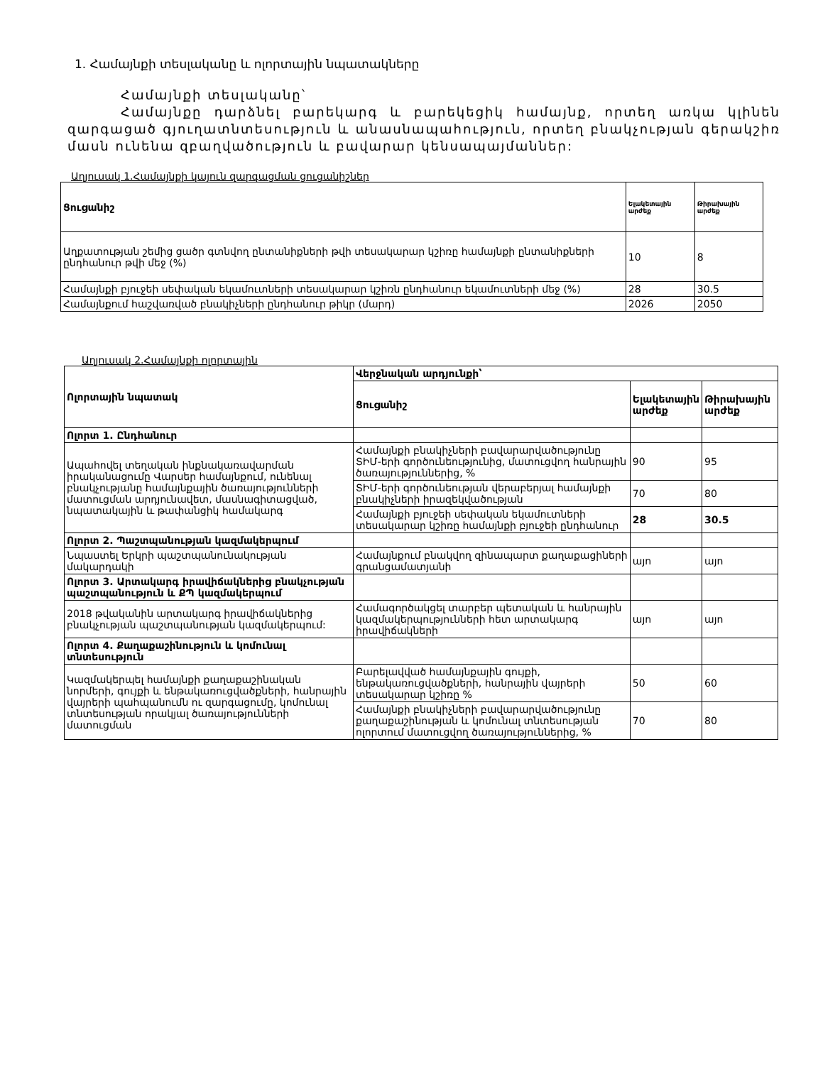1. Համայնքի տեսլականը և ոլորտային նպատակները
Համայնքի տեսլականը՝
Համայնքը դարձնել բարեկարգ և բարեկեցիկ համայնք, որտեղ առկա կլինեն զարգացած գյուղատնտեսություն և անասնապահություն, որտեղ բնակչության գերակշիռ մասն ունենա զբաղվածություն և բավարար կենսապայմաններ:
Աղյուսակ 1.Համայնքի կայուն զարգացման ցուցանիշներ
| Ցուցանիշ | Ելակետային արժեք | Թիրախային արժեք |
| --- | --- | --- |
| Աղքատության շեմից ցածր գտնվող ընտանիքների թվի տեսակարար կշիռը համայնքի ընտանիքների ընդհանուր թվի մեջ (%) | 10 | 8 |
| Համայնքի բյուջեի սեփական եկամուտների տեսակարար կշիռն ընդհանուր եկամուտների մեջ (%) | 28 | 30.5 |
| Համայնքում հաշվառված բնակիչների ընդհանուր թիկր (մարդ) | 2026 | 2050 |
Աղյուսակ 2.Համայնքի ոլորտային
| Ոլորտային նպատակ | Վերջնական արդյունքի՝ | | |
| --- | --- | --- | --- |
| | Ցուցանիշ | Ելակետային արժեք | Թիրախային արժեք |
| Ոլորտ 1. Ընդհանուր | | | |
| Ապահովել տեղական ինքնակառավարման իրականացումը Վարսեր համայնքում, ունենալ բնակչությանը համայնքային ծառայությունների մատուցման արդյունավետ, մասնագիտացված, նպատակային և թափանցիկ համակարգ | Համայնքի բնակիչների բավարարվածությունը ՏԻՄ-երի գործունեությունից, մատուցվող հանրային ծառայություններից, % | 90 | 95 |
| | ՏԻՄ-երի գործունեության վերաբերյալ համայնքի բնակիչների իրազեկվածության | 70 | 80 |
| | Համայնքի բյուջեի սեփական եկամուտների տեսակարար կշիռը համայնքի բյուջեի ընդհանուր | 28 | 30.5 |
| Ոլորտ 2. Պաշտպանության կազմակերպում | | | |
| Նպաստել Երկրի պաշտպանունակության մակարդակի | Համայնքում բնակվող զինապարտ քաղաքացիների գրանցամատյանի | այո | այո |
| Ոլորտ 3. Արտակարգ իրավիճակներից բնակչության պաշտպանություն և ՔՊ կազմակերպում | | | |
| 2018 թվականին արտակարգ իրավիճակներից բնակչության պաշտպանության կազմակերպում: | Համագործակցել տարբեր պետական և հանրային կազմակերպությունների հետ արտակարգ իրավիճակների | այո | այո |
| Ոլորտ 4. Քաղաքաշինություն և կոմունալ տնտեսություն | | | |
| Կազմակերպել համայնքի քաղաքաշինական նորմերի, գույքի և ենթակառուցվածքների, հանրային վայրերի պահպանումն ու զարգացումը, կոմունալ տնտեսության որակյալ ծառայությունների մատուցման | Բարելավված համայնքային գույքի, ենթակառուցվածքների, հանրային վայրերի տեսակարար կշիռը % | 50 | 60 |
| | Համայնքի բնակիչների բավարարվածությունը քաղաքաշինության և կոմունալ տնտեսության ոլորտում մատուցվող ծառայություններից, % | 70 | 80 |